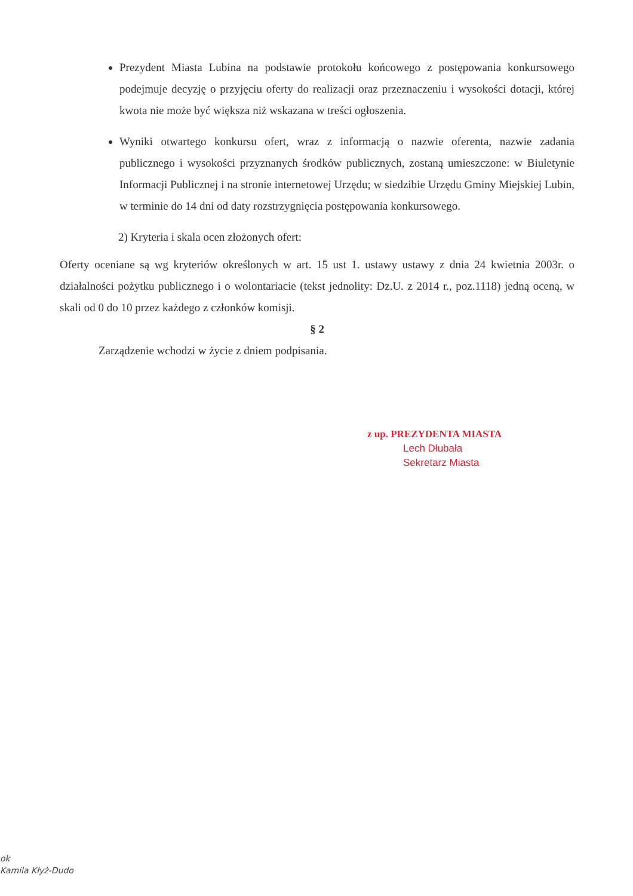Prezydent Miasta Lubina na podstawie protokołu końcowego z postępowania konkursowego podejmuje decyzję o przyjęciu oferty do realizacji oraz przeznaczeniu i wysokości dotacji, której kwota nie może być większa niż wskazana w treści ogłoszenia.
Wyniki otwartego konkursu ofert, wraz z informacją o nazwie oferenta, nazwie zadania publicznego i wysokości przyznanych środków publicznych, zostaną umieszczone: w Biuletynie Informacji Publicznej i na stronie internetowej Urzędu; w siedzibie Urzędu Gminy Miejskiej Lubin, w terminie do 14 dni od daty rozstrzygnięcia postępowania konkursowego.
2) Kryteria i skala ocen złożonych ofert:
Oferty oceniane są wg kryteriów określonych w art. 15 ust 1. ustawy ustawy z dnia 24 kwietnia 2003r. o działalności pożytku publicznego i o wolontariacie (tekst jednolity: Dz.U. z 2014 r., poz.1118) jedną oceną, w skali od 0 do 10 przez każdego z członków komisji.
§ 2
Zarządzenie wchodzi w życie z dniem podpisania.
z up. PREZYDENTA MIASTA
Lech Dłubała
Sekretarz Miasta
ok
Kamila Kłyż-Dudo